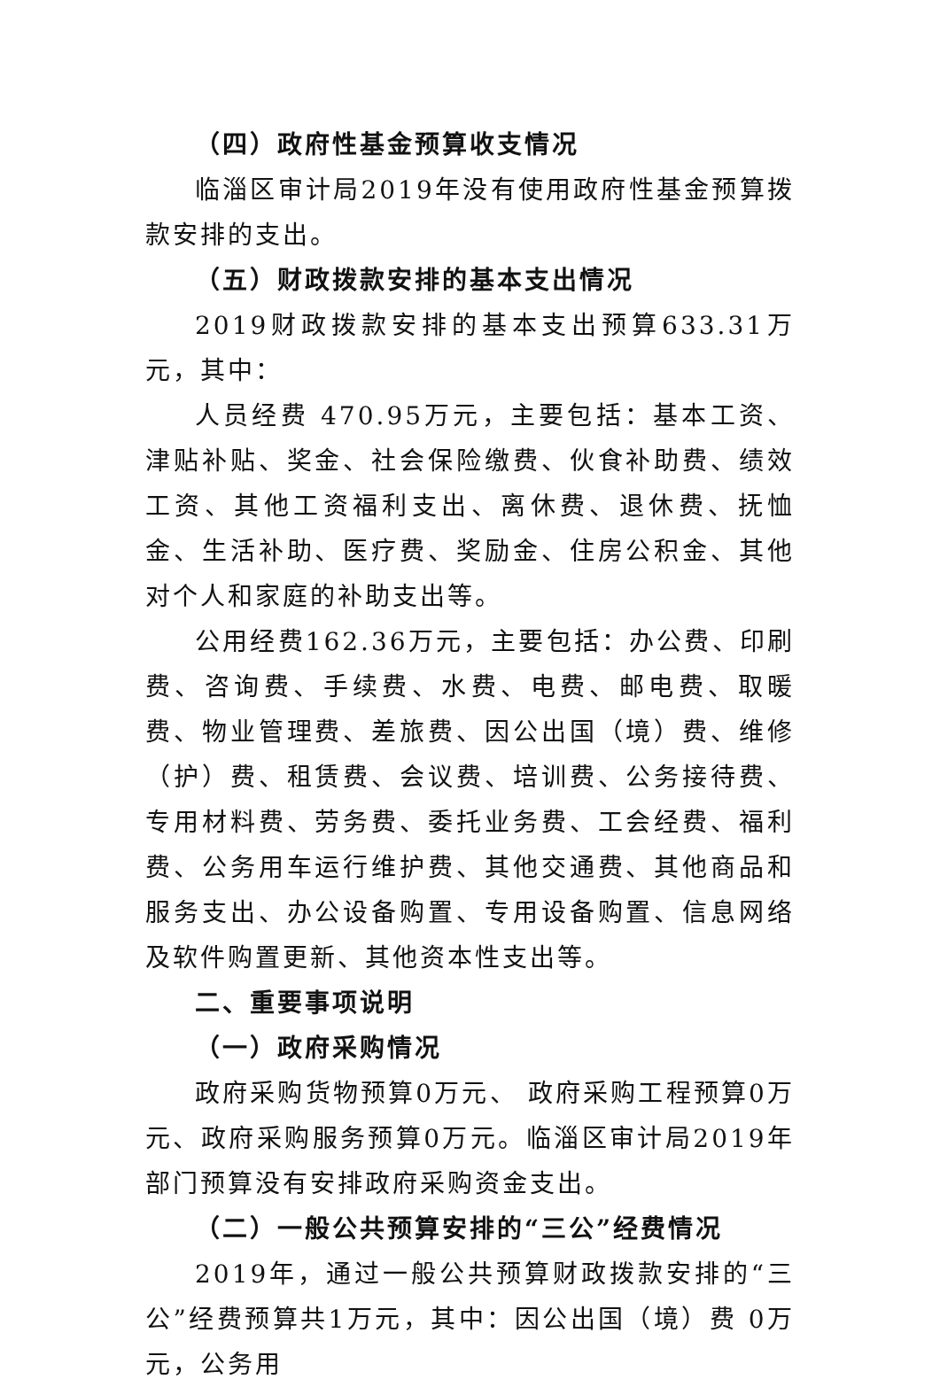（四）政府性基金预算收支情况
临淄区审计局2019年没有使用政府性基金预算拨款安排的支出。
（五）财政拨款安排的基本支出情况
2019财政拨款安排的基本支出预算633.31万元，其中：
人员经费 470.95万元，主要包括：基本工资、津贴补贴、奖金、社会保险缴费、伙食补助费、绩效工资、其他工资福利支出、离休费、退休费、抚恤金、生活补助、医疗费、奖励金、住房公积金、其他对个人和家庭的补助支出等。
公用经费162.36万元，主要包括：办公费、印刷费、咨询费、手续费、水费、电费、邮电费、取暖费、物业管理费、差旅费、因公出国（境）费、维修（护）费、租赁费、会议费、培训费、公务接待费、专用材料费、劳务费、委托业务费、工会经费、福利费、公务用车运行维护费、其他交通费、其他商品和服务支出、办公设备购置、专用设备购置、信息网络及软件购置更新、其他资本性支出等。
二、重要事项说明
（一）政府采购情况
政府采购货物预算0万元、 政府采购工程预算0万元、政府采购服务预算0万元。临淄区审计局2019年部门预算没有安排政府采购资金支出。
（二）一般公共预算安排的“三公”经费情况
2019年，通过一般公共预算财政拨款安排的“三公”经费预算共1万元，其中：因公出国（境）费 0万元，公务用